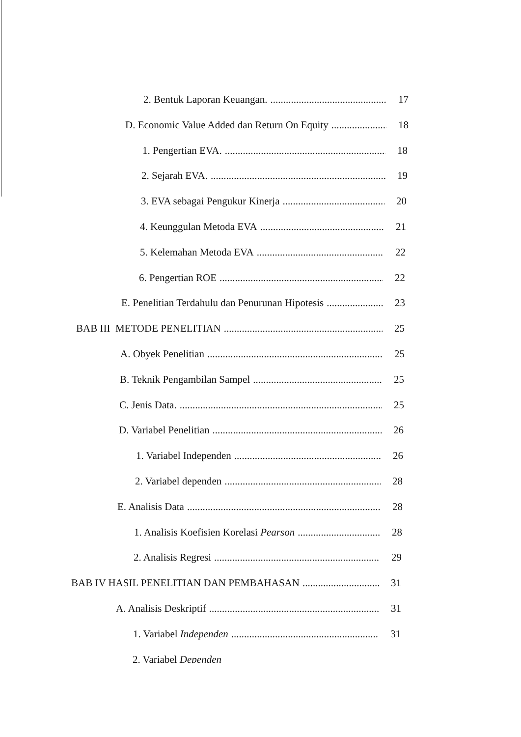2. Bentuk Laporan Keuangan. 17
D. Economic Value Added dan Return On Equity 18
1. Pengertian EVA. 18
2. Sejarah EVA. 19
3. EVA sebagai Pengukur Kinerja 20
4. Keunggulan Metoda EVA 21
5. Kelemahan Metoda EVA 22
6. Pengertian ROE 22
E. Penelitian Terdahulu dan Penurunan Hipotesis 23
BAB III METODE PENELITIAN 25
A. Obyek Penelitian 25
B. Teknik Pengambilan Sampel 25
C. Jenis Data. 25
D. Variabel Penelitian 26
1. Variabel Independen 26
2. Variabel dependen 28
E. Analisis Data 28
1. Analisis Koefisien Korelasi Pearson 28
2. Analisis Regresi 29
BAB IV HASIL PENELITIAN DAN PEMBAHASAN 31
A. Analisis Deskriptif 31
1. Variabel Independen 31
2. Variabel Dependen